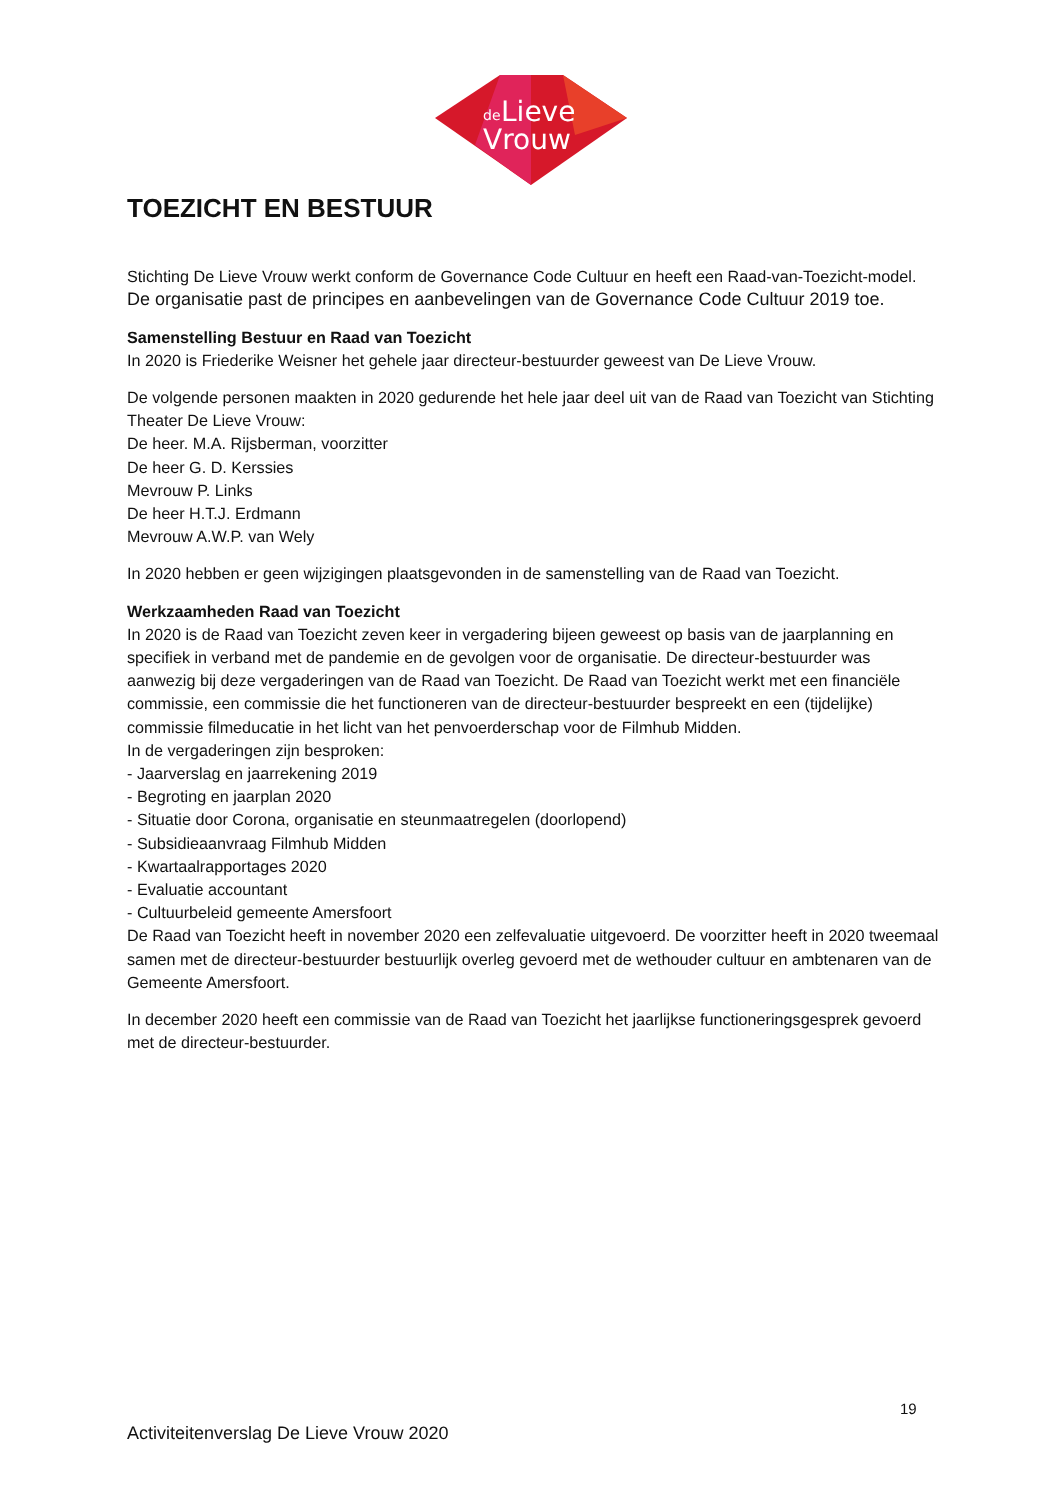de
Lieve
Vrouw
TOEZICHT EN BESTUUR
Stichting De Lieve Vrouw werkt conform de Governance Code Cultuur en heeft een Raad-van-Toezicht-model. De organisatie past de principes en aanbevelingen van de Governance Code Cultuur 2019 toe.
Samenstelling Bestuur en Raad van Toezicht
In 2020 is Friederike Weisner het gehele jaar directeur-bestuurder geweest van De Lieve Vrouw.
De volgende personen maakten in 2020 gedurende het hele jaar deel uit van de Raad van Toezicht van Stichting Theater De Lieve Vrouw:
De heer. M.A. Rijsberman, voorzitter
De heer G. D. Kerssies
Mevrouw P. Links
De heer H.T.J. Erdmann
Mevrouw A.W.P. van Wely
In 2020 hebben er geen wijzigingen plaatsgevonden in de samenstelling van de Raad van Toezicht.
Werkzaamheden Raad van Toezicht
In 2020 is de Raad van Toezicht zeven keer in vergadering bijeen geweest op basis van de jaarplanning en specifiek in verband met de pandemie en de gevolgen voor de organisatie. De directeur-bestuurder was aanwezig bij deze vergaderingen van de Raad van Toezicht. De Raad van Toezicht werkt met een financiële commissie, een commissie die het functioneren van de directeur-bestuurder bespreekt en een (tijdelijke) commissie filmeducatie in het licht van het penvoerderschap voor de Filmhub Midden.
In de vergaderingen zijn besproken:
- Jaarverslag en jaarrekening 2019
- Begroting en jaarplan 2020
- Situatie door Corona, organisatie en steunmaatregelen (doorlopend)
- Subsidieaanvraag Filmhub Midden
- Kwartaalrapportages 2020
- Evaluatie accountant
- Cultuurbeleid gemeente Amersfoort
De Raad van Toezicht heeft in november 2020 een zelfevaluatie uitgevoerd. De voorzitter heeft in 2020 tweemaal samen met de directeur-bestuurder bestuurlijk overleg gevoerd met de wethouder cultuur en ambtenaren van de Gemeente Amersfoort.
In december 2020 heeft een commissie van de Raad van Toezicht het jaarlijkse functioneringsgesprek gevoerd met de directeur-bestuurder.
19
Activiteitenverslag De Lieve Vrouw 2020